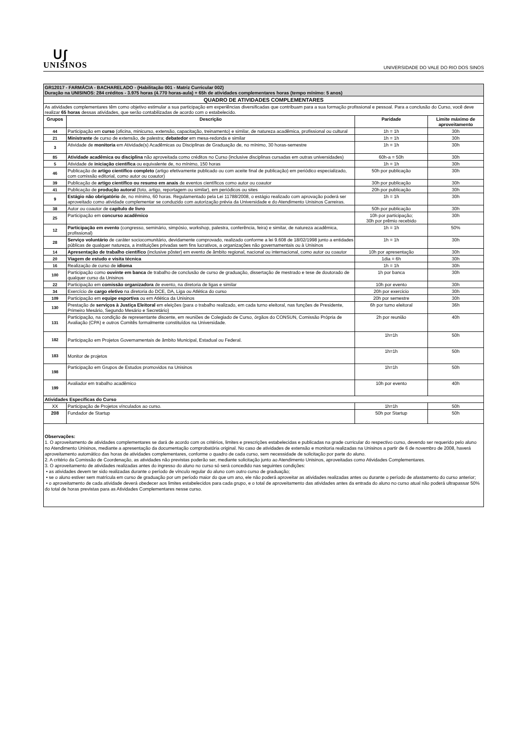ᑌʃ
UNISINOS
UNIVERSIDADE DO VALE DO RIO DOS SINOS
| GR12017 - FARMÁCIA - BACHARELADO - (Habilitação 001 - Matriz Curricular 002) Duração na UNISINOS: 284 créditos - 3.975 horas (4.770 horas-aula) + 65h de atividades complementares horas (tempo mínimo: 5 anos) | | | |
| QUADRO DE ATIVIDADES COMPLEMENTARES | | | |
| As atividades complementares têm como objetivo estimular a sua participação em experiências diversificadas que contribuam para a sua formação profissional e pessoal. Para a conclusão do Curso, você deve realizar 65 horas dessas atividades, que serão contabilizadas de acordo com o estabelecido. | | | |
| Grupos | Descrição | Paridade | Limite máximo de aproveitamento |
| 44 | Participação em curso (oficina, minicurso, extensão, capacitação, treinamento) e similar, de natureza acadêmica, profissional ou cultural | 1h = 1h | 30h |
| 21 | Ministrante de curso de extensão, de palestra; debatedor em mesa-redonda e similar | 1h = 1h | 30h |
| 3 | Atividade de monitoria em Atividade(s) Acadêmicas ou Disciplinas de Graduação de, no mínimo, 30 horas-semestre | 1h = 1h | 30h |
| 85 | Atividade acadêmica ou disciplina não aproveitada como créditos no Curso (inclusive disciplinas cursadas em outras universidades) | 60h-a = 50h | 30h |
| 5 | Atividade de iniciação científica ou equivalente de, no mínimo, 150 horas | 1h = 1h | 30h |
| 46 | Publicação de artigo científico completo (artigo efetivamente publicado ou com aceite final de publicação) em periódico especializado, com comissão editorial, como autor ou coautor) | 50h por publicação | 30h |
| 39 | Publicação de artigo científico ou resumo em anais de eventos científicos como autor ou coautor | 30h por publicação | 30h |
| 41 | Publicação de produção autoral (foto, artigo, reportagem ou similar), em periódicos ou sites | 20h por publicação | 30h |
| 9 | Estágio não obrigatório de, no mínimo, 60 horas. Regulamentado pela Lei 11788/2008, o estágio realizado com aprovação poderá ser aproveitado como atividade complementar se conduzido com autorização prévia da Universidade e do Atendimento Unisinos Carreiras. | 1h = 1h | 30h |
| 38 | Autor ou coautor de capítulo de livro | 50h por publicação | 30h |
| 25 | Participação em concurso acadêmico | 10h por participação; 30h por prêmio recebido | 30h |
| 12 | Participação em evento (congresso, seminário, simpósio, workshop, palestra, conferência, feira) e similar, de natureza acadêmica, profissional) | 1h = 1h | 50% |
| 28 | Serviço voluntário de caráter sociocomunitário, devidamente comprovado, realizado conforme a lei 9.608 de 18/02/1998 junto a entidades públicas de qualquer natureza, a instituições privadas sem fins lucrativos, a organizações não governamentais ou à Unisinos | 1h = 1h | 30h |
| 14 | Apresentação de trabalho científico (inclusive pôster) em evento de âmbito regional, nacional ou internacional, como autor ou coautor | 10h por apresentação | 30h |
| 20 | Viagem de estudo e visita técnica | 1dia = 6h | 30h |
| 16 | Realização de curso de idioma | 1h = 1h | 30h |
| 100 | Participação como ouvinte em banca de trabalho de conclusão de curso de graduação, dissertação de mestrado e tese de doutorado de qualquer curso da Unisinos | 1h por banca | 30h |
| 22 | Participação em comissão organizadora de evento, na diretoria de ligas e similar | 10h por evento | 30h |
| 34 | Exercício de cargo eletivo na diretoria do DCE, DA, Liga ou Atlética do curso | 20h por exercicio | 30h |
| 109 | Participação em equipe esportiva ou em Atlética da Unisinos | 20h por semestre | 30h |
| 130 | Prestação de serviços à Justiça Eleitoral em eleições (para o trabalho realizado, em cada turno eleitoral, nas funções de Presidente, Primeiro Mesário, Segundo Mesário e Secretário) | 6h por turno eleitoral | 36h |
| 131 | Participação, na condição de representante discente, em reuniões de Colegiado de Curso, órgãos do CONSUN, Comissão Própria de Avaliação (CPA) e outros Comitês formalmente constituídos na Universidade. | 2h por reunião | 40h |
| 182 | Participação em Projetos Governamentais de âmbito Municipal, Estadual ou Federal. | 1h=1h | 50h |
| 183 | Monitor de projetos | 1h=1h | 50h |
| 198 | Participação em Grupos de Estudos promovidos na Unisinos | 1h=1h | 50h |
| 199 | Avaliador em trabalho acadêmico | 10h por evento | 40h |
| Atividades Específicas do Curso | | | |
| XX | Participação de Projetos vínculados ao curso. | 1h=1h | 50h |
| 208 | Fundador de Startup | 50h por Startup | 50h |
Observações:
1. O aproveitamento de atividades complementares se dará de acordo com os critérios, limites e prescrições estabelecidas e publicadas na grade curricular do respectivo curso, devendo ser requerido pelo aluno no Atendimento Unisinos, mediante a apresentação da documentação comprobatória original. No caso de atividades de extensão e monitoria realizadas na Unisinos a partir de 6 de novembro de 2008, haverá aproveitamento automático das horas de atividades complementares, conforme o quadro de cada curso, sem necessidade de solicitação por parte do aluno.
2. A critério da Comissão de Coordenação, as atividades não previstas poderão ser, mediante solicitação junto ao Atendimento Unisinos, aproveitadas como Atividades Complementares.
3. O aproveitamento de atividades realizadas antes do ingresso do aluno no curso só será concedido nas seguintes condições:
• as atividades devem ter sido realizadas durante o período de vínculo regular do aluno com outro curso de graduação;
• se o aluno estiver sem matrícula em curso de graduação por um período maior do que um ano, ele não poderá aproveitar as atividades realizadas antes ou durante o período de afastamento do curso anterior;
• o aproveitamento de cada atividade deverá obedecer aos limites estabelecidos para cada grupo, e o total de aproveitamento das atividades antes da entrada do aluno no curso atual não poderá ultrapassar 50% do total de horas previstas para as Atividades Complementares nesse curso.